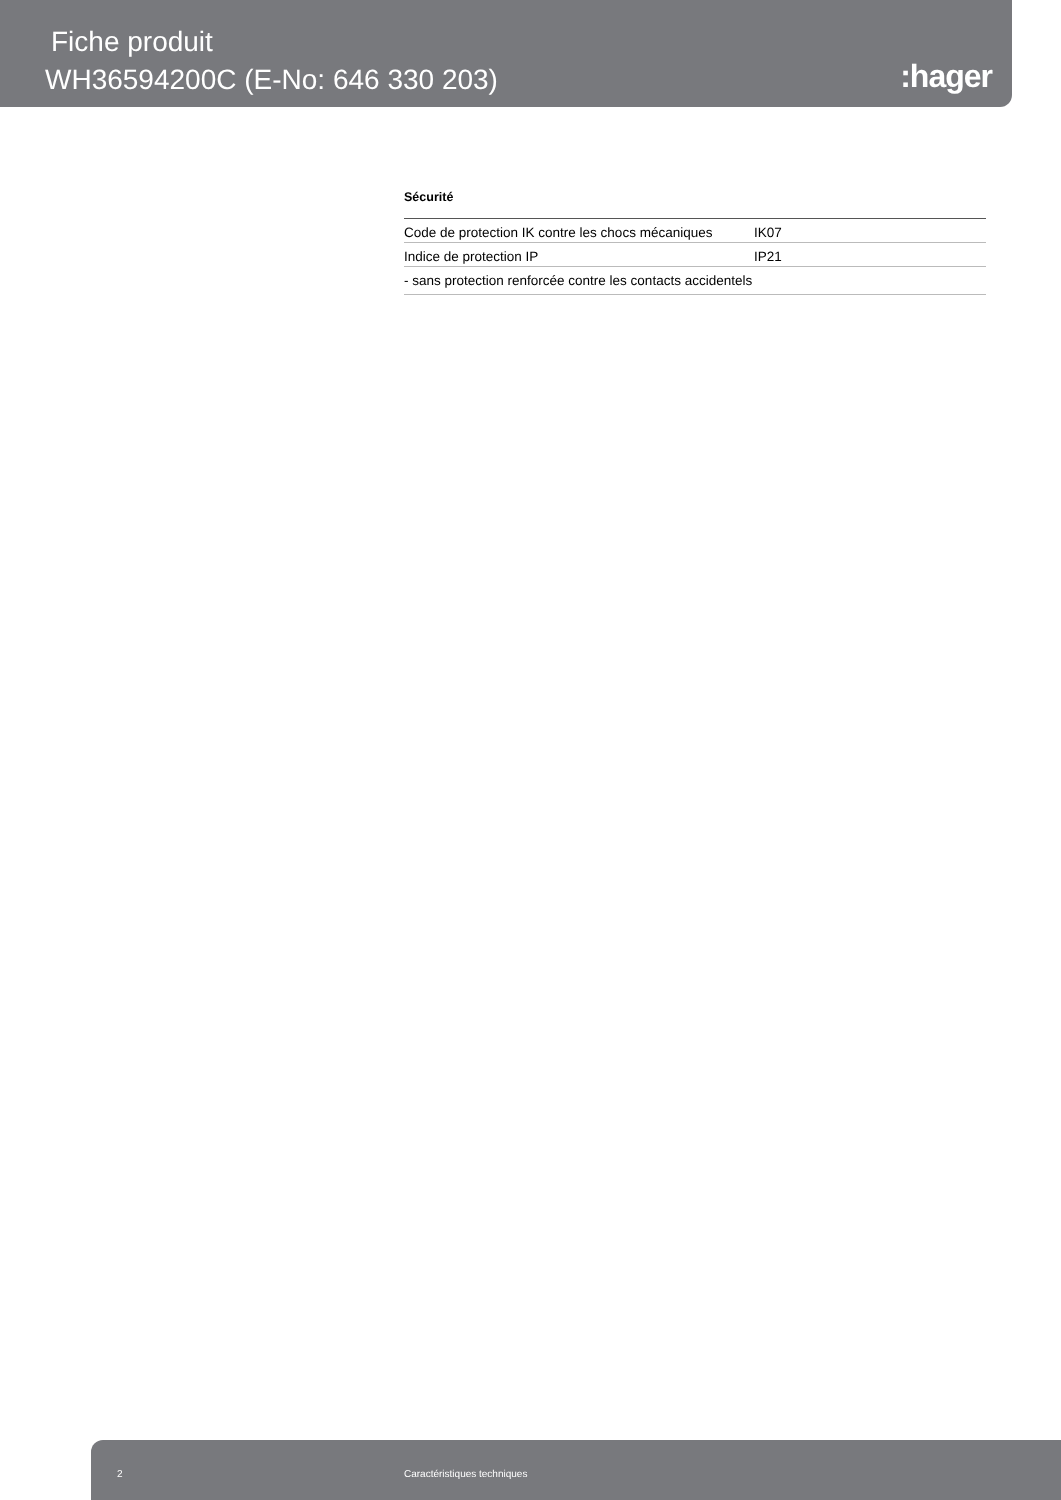Fiche produit
WH36594200C (E-No: 646 330 203)
:hager
Sécurité
| Code de protection IK contre les chocs mécaniques | IK07 |
| Indice de protection IP | IP21 |
| - sans protection renforcée contre les contacts accidentels | |
2 Caractéristiques techniques